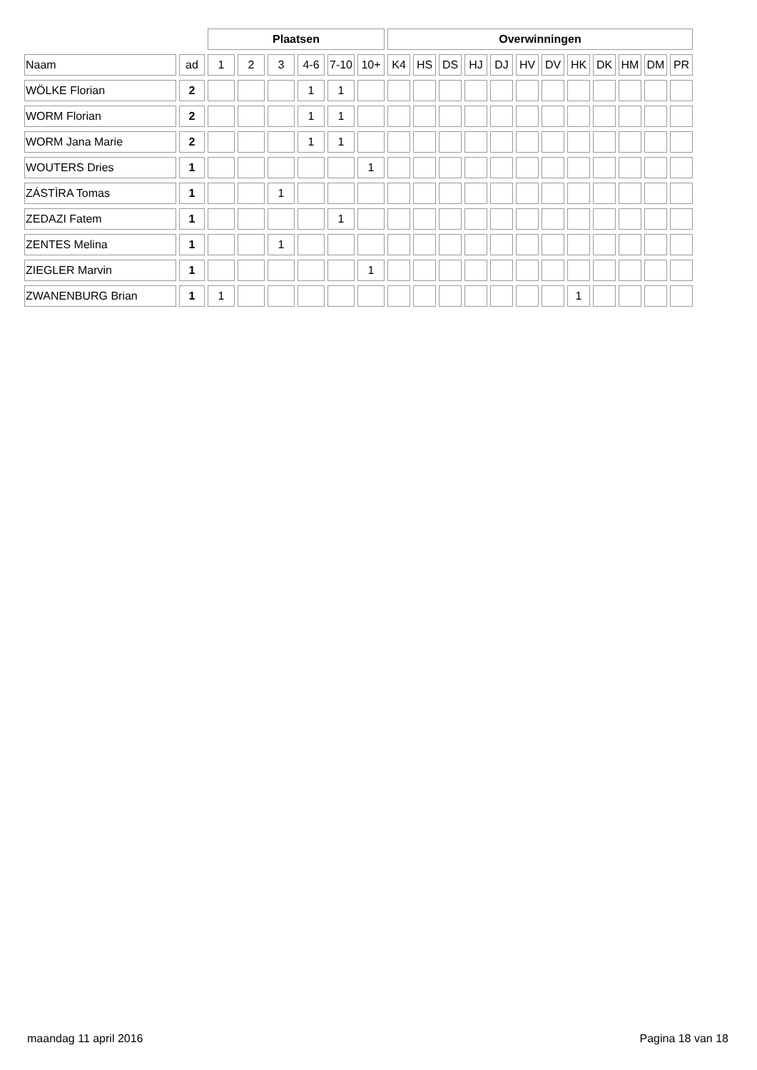| | | Plaatsen | | | | | | Overwinningen | | | | | | | | | | | |
| --- | --- | --- | --- | --- | --- | --- | --- | --- | --- | --- | --- | --- | --- | --- | --- | --- | --- | --- | --- |
| Naam | ad | 1 | 2 | 3 | 4-6 | 7-10 | 10+ | K4 | HS | DS | HJ | DJ | HV | DV | HK | DK | HM | DM | PR |
| WÖLKE Florian | 2 | | | | 1 | 1 | | | | | | | | | | | | | |
| WORM Florian | 2 | | | | 1 | 1 | | | | | | | | | | | | | |
| WORM Jana Marie | 2 | | | | 1 | 1 | | | | | | | | | | | | | |
| WOUTERS Dries | 1 | | | | | | 1 | | | | | | | | | | | | |
| ZÁSTÌRA Tomas | 1 | | | 1 | | | | | | | | | | | | | | | |
| ZEDAZI Fatem | 1 | | | | | 1 | | | | | | | | | | | | | |
| ZENTES Melina | 1 | | | 1 | | | | | | | | | | | | | | | |
| ZIEGLER Marvin | 1 | | | | | | 1 | | | | | | | | | | | | |
| ZWANENBURG Brian | 1 | 1 | | | | | | | | | | | | | 1 | | | | |
maandag 11 april 2016 Pagina 18 van 18